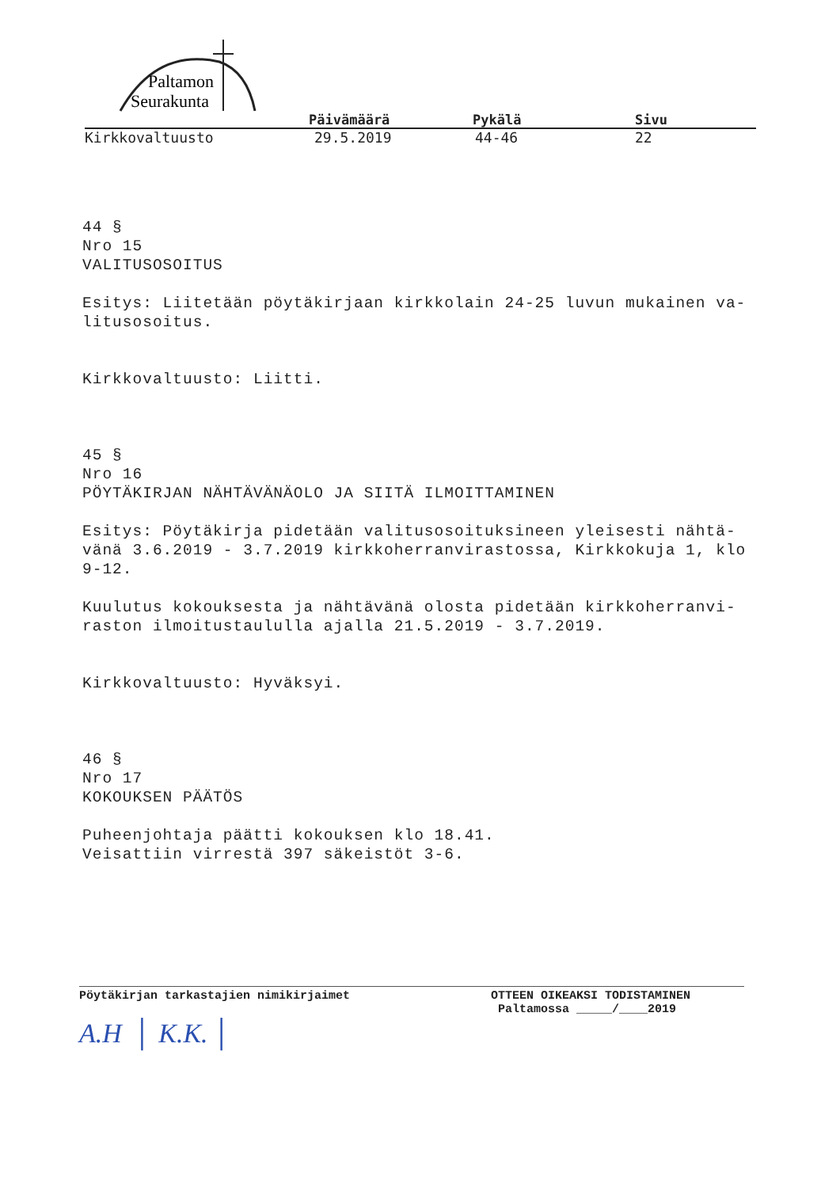Paltamon
Seurakunta
Päivämäärä Pykälä Sivu
Kirkkovaltuusto 29.5.2019 44-46 22
44 §
Nro 15
VALITUSOSOITUS
Esitys: Liitetään pöytäkirjaan kirkkolain 24-25 luvun mukainen va-
litusosoitus.
Kirkkovaltuusto: Liitti.
45 §
Nro 16
PÖYTÄKIRJAN NÄHTÄVÄNÄOLO JA SIITÄ ILMOITTAMINEN
Esitys: Pöytäkirja pidetään valitusosoituksineen yleisesti nähtä-
vänä 3.6.2019 - 3.7.2019 kirkkoherranvirastossa, Kirkkokuja 1, klo
9-12.
Kuulutus kokouksesta ja nähtävänä olosta pidetään kirkkoherranvi-
raston ilmoitustaululla ajalla 21.5.2019 - 3.7.2019.
Kirkkovaltuusto: Hyväksyi.
46 §
Nro 17
KOKOUKSEN PÄÄTÖS
Puheenjohtaja päätti kokouksen klo 18.41.
Veisattiin virrestä 397 säkeistöt 3-6.
Pöytäkirjan tarkastajien nimikirjaimet
A.H │ K.K. │
OTTEEN OIKEAKSI TODISTAMINEN
Paltamossa _____/____2019